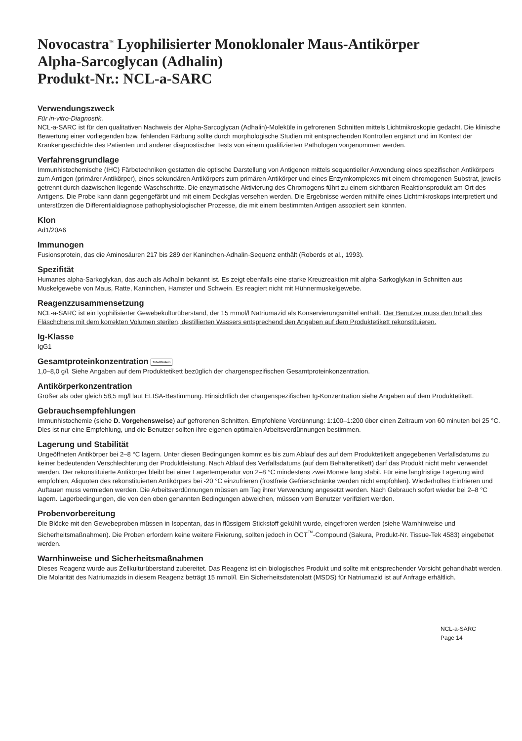Novocastra<sup>™</sup> Lyophilisierter Monoklonaler Maus-Antikörper
Alpha-Sarcoglycan (Adhalin)
Produkt-Nr.: NCL-a-SARC
Verwendungszweck
Für in-vitro-Diagnostik.
NCL-a-SARC ist für den qualitativen Nachweis der Alpha-Sarcoglycan (Adhalin)-Moleküle in gefrorenen Schnitten mittels Lichtmikroskopie gedacht. Die klinische Bewertung einer vorliegenden bzw. fehlenden Färbung sollte durch morphologische Studien mit entsprechenden Kontrollen ergänzt und im Kontext der Krankengeschichte des Patienten und anderer diagnostischer Tests von einem qualifizierten Pathologen vorgenommen werden.
Verfahrensgrundlage
Immunhistochemische (IHC) Färbetechniken gestatten die optische Darstellung von Antigenen mittels sequentieller Anwendung eines spezifischen Antikörpers zum Antigen (primärer Antikörper), eines sekundären Antikörpers zum primären Antikörper und eines Enzymkomplexes mit einem chromogenen Substrat, jeweils getrennt durch dazwischen liegende Waschschritte. Die enzymatische Aktivierung des Chromogens führt zu einem sichtbaren Reaktionsprodukt am Ort des Antigens. Die Probe kann dann gegengefärbt und mit einem Deckglas versehen werden. Die Ergebnisse werden mithilfe eines Lichtmikroskops interpretiert und unterstützen die Differentialdiagnose pathophysiologischer Prozesse, die mit einem bestimmten Antigen assoziiert sein könnten.
Klon
Ad1/20A6
Immunogen
Fusionsprotein, das die Aminosäuren 217 bis 289 der Kaninchen-Adhalin-Sequenz enthält (Roberds et al., 1993).
Spezifität
Humanes alpha-Sarkoglykan, das auch als Adhalin bekannt ist. Es zeigt ebenfalls eine starke Kreuzreaktion mit alpha-Sarkoglykan in Schnitten aus Muskelgewebe von Maus, Ratte, Kaninchen, Hamster und Schwein. Es reagiert nicht mit Hühnermuskelgewebe.
Reagenzzusammensetzung
NCL-a-SARC ist ein lyophilisierter Gewebekulturüberstand, der 15 mmol/l Natriumazid als Konservierungsmittel enthält. Der Benutzer muss den Inhalt des Fläschchens mit dem korrekten Volumen sterilen, destillierten Wassers entsprechend den Angaben auf dem Produktetikett rekonstituieren.
Ig-Klasse
IgG1
Gesamtproteinkonzentration Total Protein
1,0–8,0 g/l. Siehe Angaben auf dem Produktetikett bezüglich der chargenspezifischen Gesamtproteinkonzentration.
Antikörperkonzentration
Größer als oder gleich 58,5 mg/l laut ELISA-Bestimmung. Hinsichtlich der chargenspezifischen Ig-Konzentration siehe Angaben auf dem Produktetikett.
Gebrauchsempfehlungen
Immunhistochemie (siehe D. Vorgehensweise) auf gefrorenen Schnitten. Empfohlene Verdünnung: 1:100–1:200 über einen Zeitraum von 60 minuten bei 25 °C. Dies ist nur eine Empfehlung, und die Benutzer sollten ihre eigenen optimalen Arbeitsverdünnungen bestimmen.
Lagerung und Stabilität
Ungeöffneten Antikörper bei 2–8 °C lagern. Unter diesen Bedingungen kommt es bis zum Ablauf des auf dem Produktetikett angegebenen Verfallsdatums zu keiner bedeutenden Verschlechterung der Produktleistung. Nach Ablauf des Verfallsdatums (auf dem Behälteretikett) darf das Produkt nicht mehr verwendet werden. Der rekonstituierte Antikörper bleibt bei einer Lagertemperatur von 2–8 °C mindestens zwei Monate lang stabil. Für eine langfristige Lagerung wird empfohlen, Aliquoten des rekonstituierten Antikörpers bei -20 °C einzufrieren (frostfreie Gefrierschränke werden nicht empfohlen). Wiederholtes Einfrieren und Auftauen muss vermieden werden. Die Arbeitsverdünnungen müssen am Tag ihrer Verwendung angesetzt werden. Nach Gebrauch sofort wieder bei 2–8 °C lagern. Lagerbedingungen, die von den oben genannten Bedingungen abweichen, müssen vom Benutzer verifiziert werden.
Probenvorbereitung
Die Blöcke mit den Gewebeproben müssen in Isopentan, das in flüssigem Stickstoff gekühlt wurde, eingefroren werden (siehe Warnhinweise und Sicherheitsmaßnahmen). Die Proben erfordern keine weitere Fixierung, sollten jedoch in OCT<sup>™</sup>-Compound (Sakura, Produkt-Nr. Tissue-Tek 4583) eingebettet werden.
Warnhinweise und Sicherheitsmaßnahmen
Dieses Reagenz wurde aus Zellkulturüberstand zubereitet. Das Reagenz ist ein biologisches Produkt und sollte mit entsprechender Vorsicht gehandhabt werden.
Die Molarität des Natriumazids in diesem Reagenz beträgt 15 mmol/l. Ein Sicherheitsdatenblatt (MSDS) für Natriumazid ist auf Anfrage erhältlich.
NCL-a-SARC
Page 14